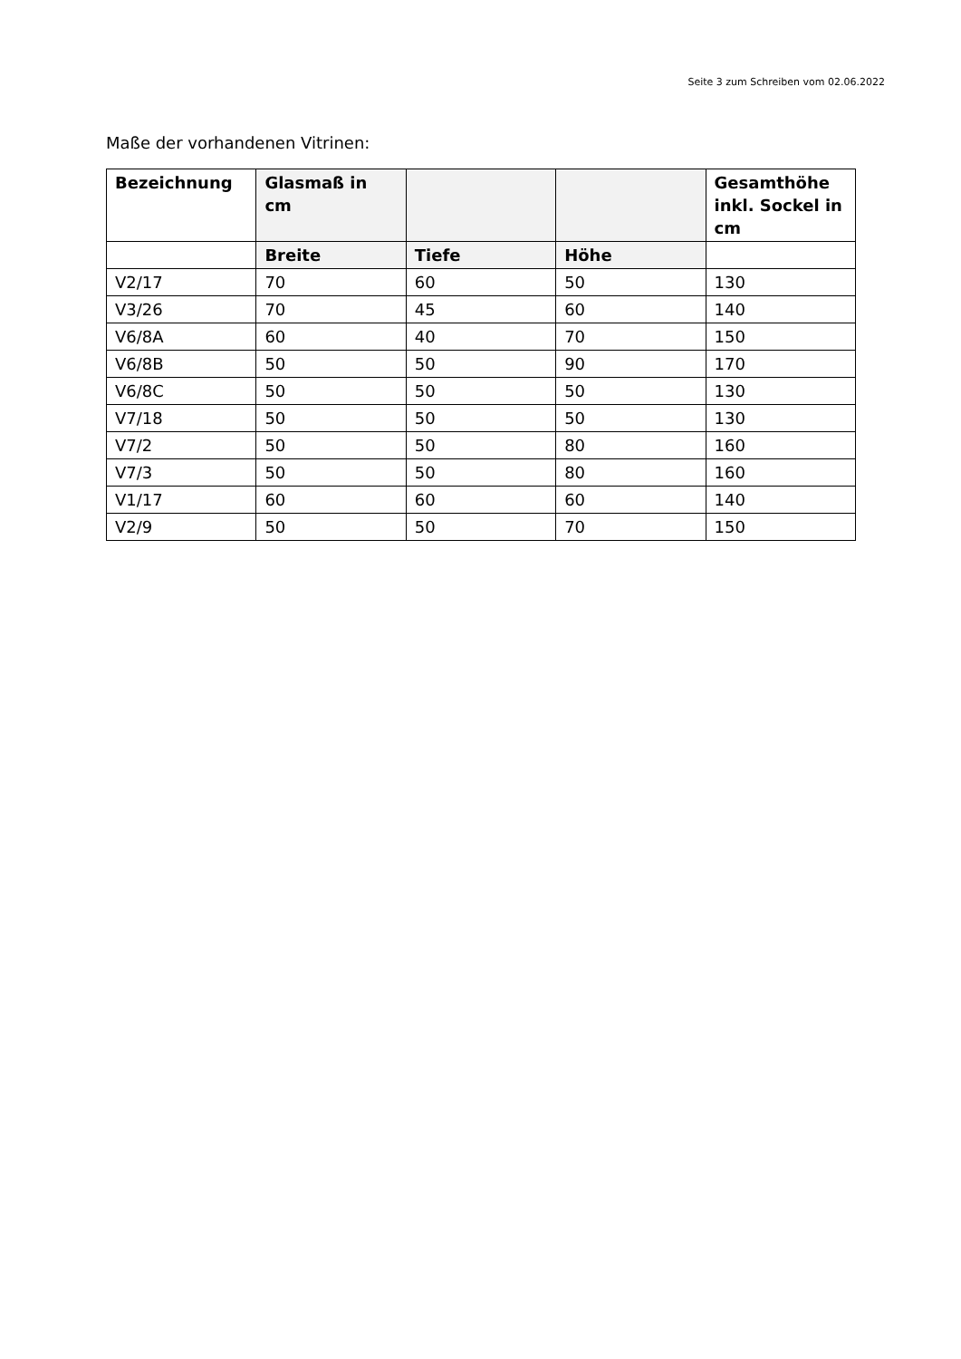Seite 3 zum Schreiben vom 02.06.2022
Maße der vorhandenen Vitrinen:
| Bezeichnung | Glasmaß in cm | | | Gesamthöhe inkl. Sockel in cm |
| --- | --- | --- | --- | --- |
| | Breite | Tiefe | Höhe | |
| V2/17 | 70 | 60 | 50 | 130 |
| V3/26 | 70 | 45 | 60 | 140 |
| V6/8A | 60 | 40 | 70 | 150 |
| V6/8B | 50 | 50 | 90 | 170 |
| V6/8C | 50 | 50 | 50 | 130 |
| V7/18 | 50 | 50 | 50 | 130 |
| V7/2 | 50 | 50 | 80 | 160 |
| V7/3 | 50 | 50 | 80 | 160 |
| V1/17 | 60 | 60 | 60 | 140 |
| V2/9 | 50 | 50 | 70 | 150 |